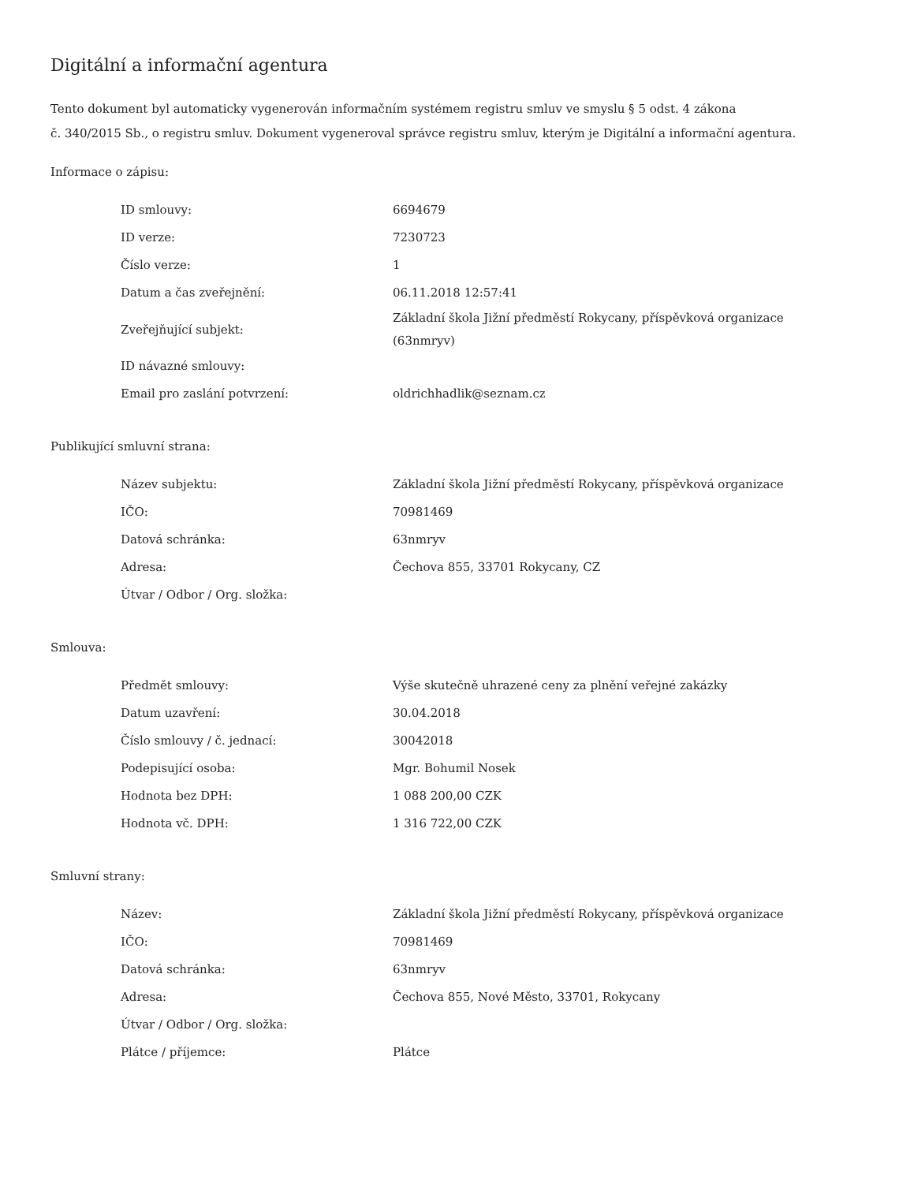Digitální a informační agentura
Tento dokument byl automaticky vygenerován informačním systémem registru smluv ve smyslu § 5 odst. 4 zákona
č. 340/2015 Sb., o registru smluv. Dokument vygeneroval správce registru smluv, kterým je Digitální a informační agentura.
Informace o zápisu:
| ID smlouvy: | 6694679 |
| ID verze: | 7230723 |
| Číslo verze: | 1 |
| Datum a čas zveřejnění: | 06.11.2018 12:57:41 |
| Zveřejňující subjekt: | Základní škola Jižní předměstí Rokycany, příspěvková organizace (63nmryv) |
| ID návazné smlouvy: | |
| Email pro zaslání potvrzení: | oldrichhadlik@seznam.cz |
Publikující smluvní strana:
| Název subjektu: | Základní škola Jižní předměstí Rokycany, příspěvková organizace |
| IČO: | 70981469 |
| Datová schránka: | 63nmryv |
| Adresa: | Čechova 855, 33701 Rokycany, CZ |
| Útvar / Odbor / Org. složka: | |
Smlouva:
| Předmět smlouvy: | Výše skutečně uhrazené ceny za plnění veřejné zakázky |
| Datum uzavření: | 30.04.2018 |
| Číslo smlouvy / č. jednací: | 30042018 |
| Podepisující osoba: | Mgr. Bohumil Nosek |
| Hodnota bez DPH: | 1 088 200,00 CZK |
| Hodnota vč. DPH: | 1 316 722,00 CZK |
Smluvní strany:
| Název: | Základní škola Jižní předměstí Rokycany, příspěvková organizace |
| IČO: | 70981469 |
| Datová schránka: | 63nmryv |
| Adresa: | Čechova 855, Nové Město, 33701, Rokycany |
| Útvar / Odbor / Org. složka: | |
| Plátce / příjemce: | Plátce |